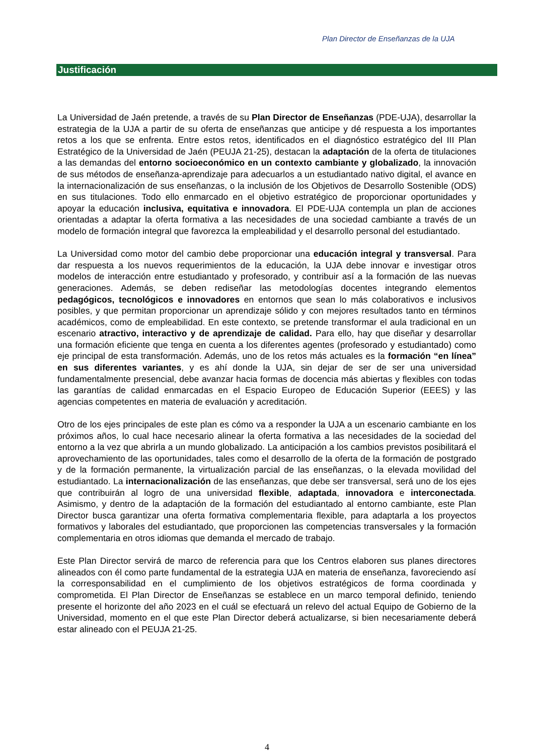Plan Director de Enseñanzas de la UJA
Justificación
La Universidad de Jaén pretende, a través de su Plan Director de Enseñanzas (PDE-UJA), desarrollar la estrategia de la UJA a partir de su oferta de enseñanzas que anticipe y dé respuesta a los importantes retos a los que se enfrenta. Entre estos retos, identificados en el diagnóstico estratégico del III Plan Estratégico de la Universidad de Jaén (PEUJA 21-25), destacan la adaptación de la oferta de titulaciones a las demandas del entorno socioeconómico en un contexto cambiante y globalizado, la innovación de sus métodos de enseñanza-aprendizaje para adecuarlos a un estudiantado nativo digital, el avance en la internacionalización de sus enseñanzas, o la inclusión de los Objetivos de Desarrollo Sostenible (ODS) en sus titulaciones. Todo ello enmarcado en el objetivo estratégico de proporcionar oportunidades y apoyar la educación inclusiva, equitativa e innovadora. El PDE-UJA contempla un plan de acciones orientadas a adaptar la oferta formativa a las necesidades de una sociedad cambiante a través de un modelo de formación integral que favorezca la empleabilidad y el desarrollo personal del estudiantado.
La Universidad como motor del cambio debe proporcionar una educación integral y transversal. Para dar respuesta a los nuevos requerimientos de la educación, la UJA debe innovar e investigar otros modelos de interacción entre estudiantado y profesorado, y contribuir así a la formación de las nuevas generaciones. Además, se deben rediseñar las metodologías docentes integrando elementos pedagógicos, tecnológicos e innovadores en entornos que sean lo más colaborativos e inclusivos posibles, y que permitan proporcionar un aprendizaje sólido y con mejores resultados tanto en términos académicos, como de empleabilidad. En este contexto, se pretende transformar el aula tradicional en un escenario atractivo, interactivo y de aprendizaje de calidad. Para ello, hay que diseñar y desarrollar una formación eficiente que tenga en cuenta a los diferentes agentes (profesorado y estudiantado) como eje principal de esta transformación. Además, uno de los retos más actuales es la formación “en línea” en sus diferentes variantes, y es ahí donde la UJA, sin dejar de ser de ser una universidad fundamentalmente presencial, debe avanzar hacia formas de docencia más abiertas y flexibles con todas las garantías de calidad enmarcadas en el Espacio Europeo de Educación Superior (EEES) y las agencias competentes en materia de evaluación y acreditación.
Otro de los ejes principales de este plan es cómo va a responder la UJA a un escenario cambiante en los próximos años, lo cual hace necesario alinear la oferta formativa a las necesidades de la sociedad del entorno a la vez que abrirla a un mundo globalizado. La anticipación a los cambios previstos posibilitará el aprovechamiento de las oportunidades, tales como el desarrollo de la oferta de la formación de postgrado y de la formación permanente, la virtualización parcial de las enseñanzas, o la elevada movilidad del estudiantado. La internacionalización de las enseñanzas, que debe ser transversal, será uno de los ejes que contribuirán al logro de una universidad flexible, adaptada, innovadora e interconectada. Asimismo, y dentro de la adaptación de la formación del estudiantado al entorno cambiante, este Plan Director busca garantizar una oferta formativa complementaria flexible, para adaptarla a los proyectos formativos y laborales del estudiantado, que proporcionen las competencias transversales y la formación complementaria en otros idiomas que demanda el mercado de trabajo.
Este Plan Director servirá de marco de referencia para que los Centros elaboren sus planes directores alineados con él como parte fundamental de la estrategia UJA en materia de enseñanza, favoreciendo así la corresponsabilidad en el cumplimiento de los objetivos estratégicos de forma coordinada y comprometida. El Plan Director de Enseñanzas se establece en un marco temporal definido, teniendo presente el horizonte del año 2023 en el cuál se efectuará un relevo del actual Equipo de Gobierno de la Universidad, momento en el que este Plan Director deberá actualizarse, si bien necesariamente deberá estar alineado con el PEUJA 21-25.
4